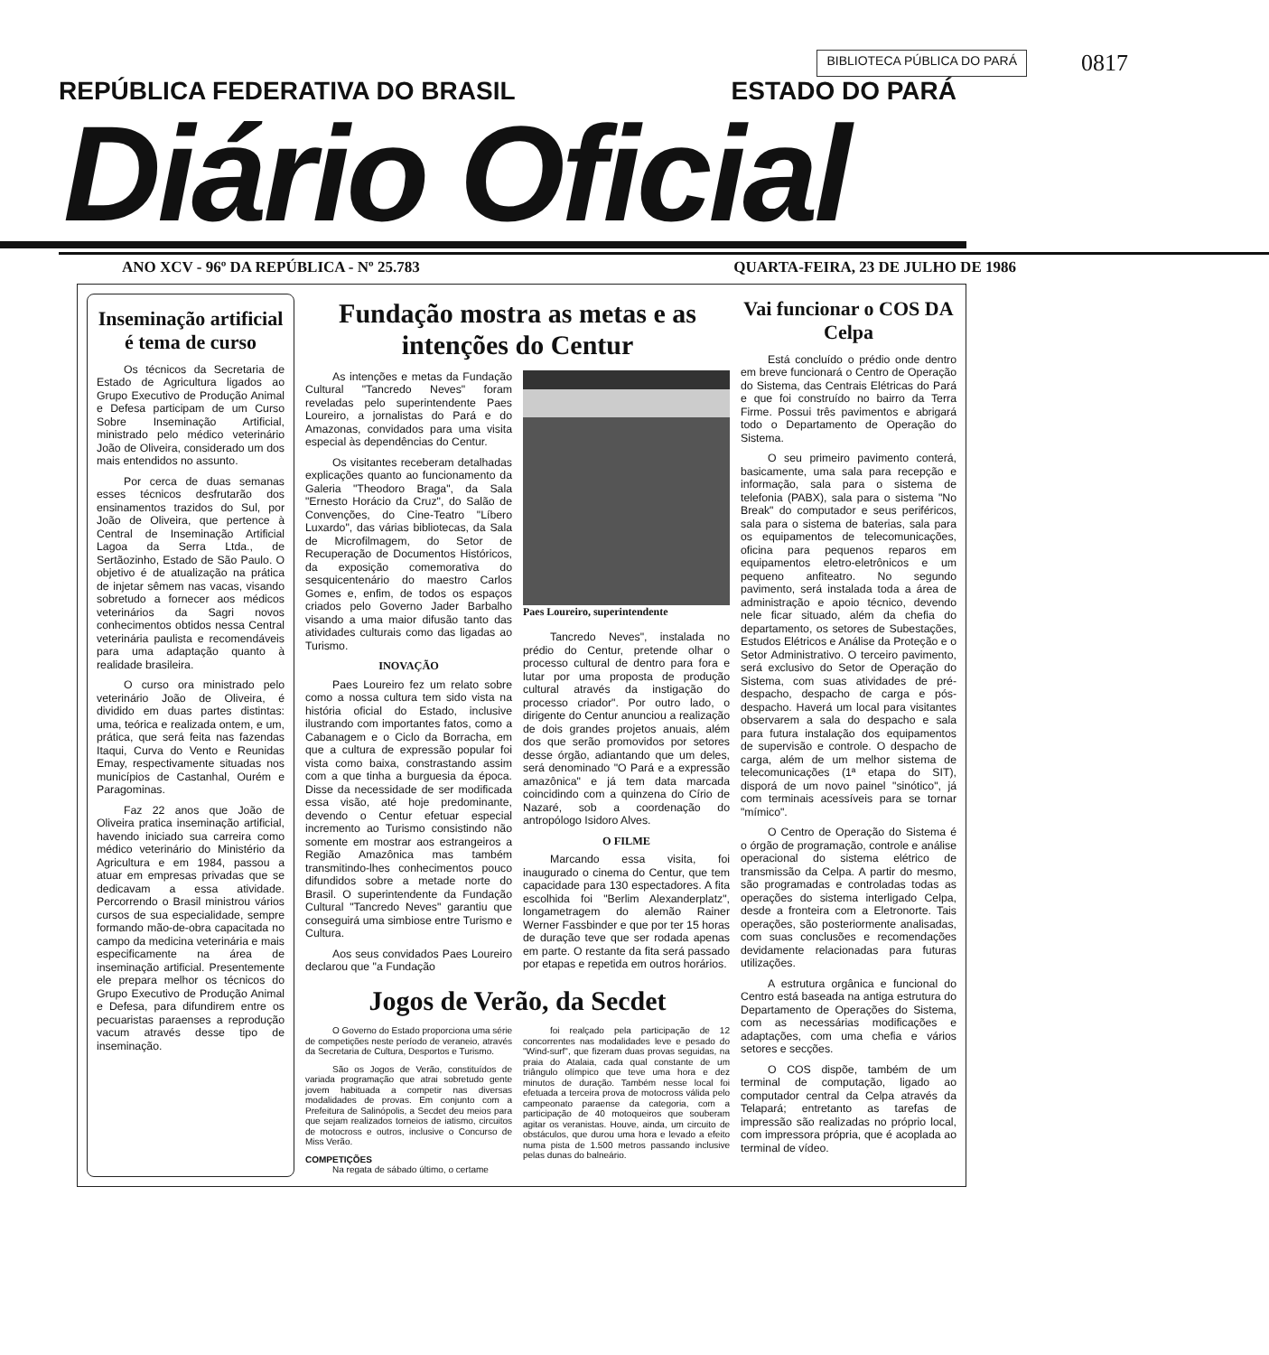BIBLIOTECA PÚBLICA DO PARÁ 0817
REPÚBLICA FEDERATIVA DO BRASIL ESTADO DO PARÁ
Diário Oficial
ANO XCV - 96º DA REPÚBLICA - Nº 25.783 QUARTA-FEIRA, 23 DE JULHO DE 1986
Inseminação artificial é tema de curso
Os técnicos da Secretaria de Estado de Agricultura ligados ao Grupo Executivo de Produção Animal e Defesa participam de um Curso Sobre Inseminação Artificial, ministrado pelo médico veterinário João de Oliveira, considerado um dos mais entendidos no assunto.
Por cerca de duas semanas esses técnicos desfrutarão dos ensinamentos trazidos do Sul, por João de Oliveira, que pertence à Central de Inseminação Artificial Lagoa da Serra Ltda., de Sertãozinho, Estado de São Paulo. O objetivo é de atualização na prática de injetar sêmem nas vacas, visando sobretudo a fornecer aos médicos veterinários da Sagri novos conhecimentos obtidos nessa Central veterinária paulista e recomendáveis para uma adaptação quanto à realidade brasileira.
O curso ora ministrado pelo veterinário João de Oliveira, é dividido em duas partes distintas: uma, teórica e realizada ontem, e um, prática, que será feita nas fazendas Itaqui, Curva do Vento e Reunidas Emay, respectivamente situadas nos municípios de Castanhal, Ourém e Paragominas.
Faz 22 anos que João de Oliveira pratica inseminação artificial, havendo iniciado sua carreira como médico veterinário do Ministério da Agricultura e em 1984, passou a atuar em empresas privadas que se dedicavam a essa atividade. Percorrendo o Brasil ministrou vários cursos de sua especialidade, sempre formando mão-de-obra capacitada no campo da medicina veterinária e mais especificamente na área de inseminação artificial. Presentemente ele prepara melhor os técnicos do Grupo Executivo de Produção Animal e Defesa, para difundirem entre os pecuaristas paraenses a reprodução vacum através desse tipo de inseminação.
Fundação mostra as metas e as intenções do Centur
As intenções e metas da Fundação Cultural "Tancredo Neves" foram reveladas pelo superintendente Paes Loureiro, a jornalistas do Pará e do Amazonas, convidados para uma visita especial às dependências do Centur.
Os visitantes receberam detalhadas explicações quanto ao funcionamento da Galeria "Theodoro Braga", da Sala "Ernesto Horácio da Cruz", do Salão de Convenções, do Cine-Teatro "Líbero Luxardo", das várias bibliotecas, da Sala de Microfilmagem, do Setor de Recuperação de Documentos Históricos, da exposição comemorativa do sesquicentenário do maestro Carlos Gomes e, enfim, de todos os espaços criados pelo Governo Jader Barbalho visando a uma maior difusão tanto das atividades culturais como das ligadas ao Turismo.
INOVAÇÃO
Paes Loureiro fez um relato sobre como a nossa cultura tem sido vista na história oficial do Estado, inclusive ilustrando com importantes fatos, como a Cabanagem e o Ciclo da Borracha, em que a cultura de expressão popular foi vista como baixa, constrastando assim com a que tinha a burguesia da época. Disse da necessidade de ser modificada essa visão, até hoje predominante, devendo o Centur efetuar especial incremento ao Turismo consistindo não somente em mostrar aos estrangeiros a Região Amazônica mas também transmitindo-lhes conhecimentos pouco difundidos sobre a metade norte do Brasil. O superintendente da Fundação Cultural "Tancredo Neves" garantiu que conseguirá uma simbiose entre Turismo e Cultura.
Aos seus convidados Paes Loureiro declarou que "a Fundação
Paes Loureiro, superintendente
Tancredo Neves", instalada no prédio do Centur, pretende olhar o processo cultural de dentro para fora e lutar por uma proposta de produção cultural através da instigação do processo criador". Por outro lado, o dirigente do Centur anunciou a realização de dois grandes projetos anuais, além dos que serão promovidos por setores desse órgão, adiantando que um deles, será denominado "O Pará e a expressão amazônica" e já tem data marcada coincidindo com a quinzena do Círio de Nazaré, sob a coordenação do antropólogo Isidoro Alves.
O FILME
Marcando essa visita, foi inaugurado o cinema do Centur, que tem capacidade para 130 espectadores. A fita escolhida foi "Berlim Alexanderplatz", longametragem do alemão Rainer Werner Fassbinder e que por ter 15 horas de duração teve que ser rodada apenas em parte. O restante da fita será passado por etapas e repetida em outros horários.
Jogos de Verão, da Secdet
O Governo do Estado proporciona uma série de competições neste período de veraneio, através da Secretaria de Cultura, Desportos e Turismo.
São os Jogos de Verão, constituídos de variada programação que atrai sobretudo gente jovem habituada a competir nas diversas modalidades de provas. Em conjunto com a Prefeitura de Salinópolis, a Secdet deu meios para que sejam realizados torneios de iatismo, circuitos de motocross e outros, inclusive o Concurso de Miss Verão.
COMPETIÇÕES
Na regata de sábado último, o certame
foi realçado pela participação de 12 concorrentes nas modalidades leve e pesado do "Wind-surf", que fizeram duas provas seguidas, na praia do Atalaia, cada qual constante de um triângulo olímpico que teve uma hora e dez minutos de duração. Também nesse local foi efetuada a terceira prova de motocross válida pelo campeonato paraense da categoria, com a participação de 40 motoqueiros que souberam agitar os veranistas. Houve, ainda, um circuito de obstáculos, que durou uma hora e levado a efeito numa pista de 1.500 metros passando inclusive pelas dunas do balneário.
Vai funcionar o COS DA Celpa
Está concluído o prédio onde dentro em breve funcionará o Centro de Operação do Sistema, das Centrais Elétricas do Pará e que foi construído no bairro da Terra Firme. Possui três pavimentos e abrigará todo o Departamento de Operação do Sistema.
O seu primeiro pavimento conterá, basicamente, uma sala para recepção e informação, sala para o sistema de telefonia (PABX), sala para o sistema "No Break" do computador e seus periféricos, sala para o sistema de baterias, sala para os equipamentos de telecomunicações, oficina para pequenos reparos em equipamentos eletro-eletrônicos e um pequeno anfiteatro. No segundo pavimento, será instalada toda a área de administração e apoio técnico, devendo nele ficar situado, além da chefia do departamento, os setores de Subestações, Estudos Elétricos e Análise da Proteção e o Setor Administrativo. O terceiro pavimento, será exclusivo do Setor de Operação do Sistema, com suas atividades de pré-despacho, despacho de carga e pós-despacho. Haverá um local para visitantes observarem a sala do despacho e sala para futura instalação dos equipamentos de supervisão e controle. O despacho de carga, além de um melhor sistema de telecomunicações (1ª etapa do SIT), disporá de um novo painel "sinótico", já com terminais acessíveis para se tornar "mímico".
O Centro de Operação do Sistema é o órgão de programação, controle e análise operacional do sistema elétrico de transmissão da Celpa. A partir do mesmo, são programadas e controladas todas as operações do sistema interligado Celpa, desde a fronteira com a Eletronorte. Tais operações, são posteriormente analisadas, com suas conclusões e recomendações devidamente relacionadas para futuras utilizações.
A estrutura orgânica e funcional do Centro está baseada na antiga estrutura do Departamento de Operações do Sistema, com as necessárias modificações e adaptações, com uma chefia e vários setores e secções.
O COS dispõe, também de um terminal de computação, ligado ao computador central da Celpa através da Telapará; entretanto as tarefas de impressão são realizadas no próprio local, com impressora própria, que é acoplada ao terminal de vídeo.